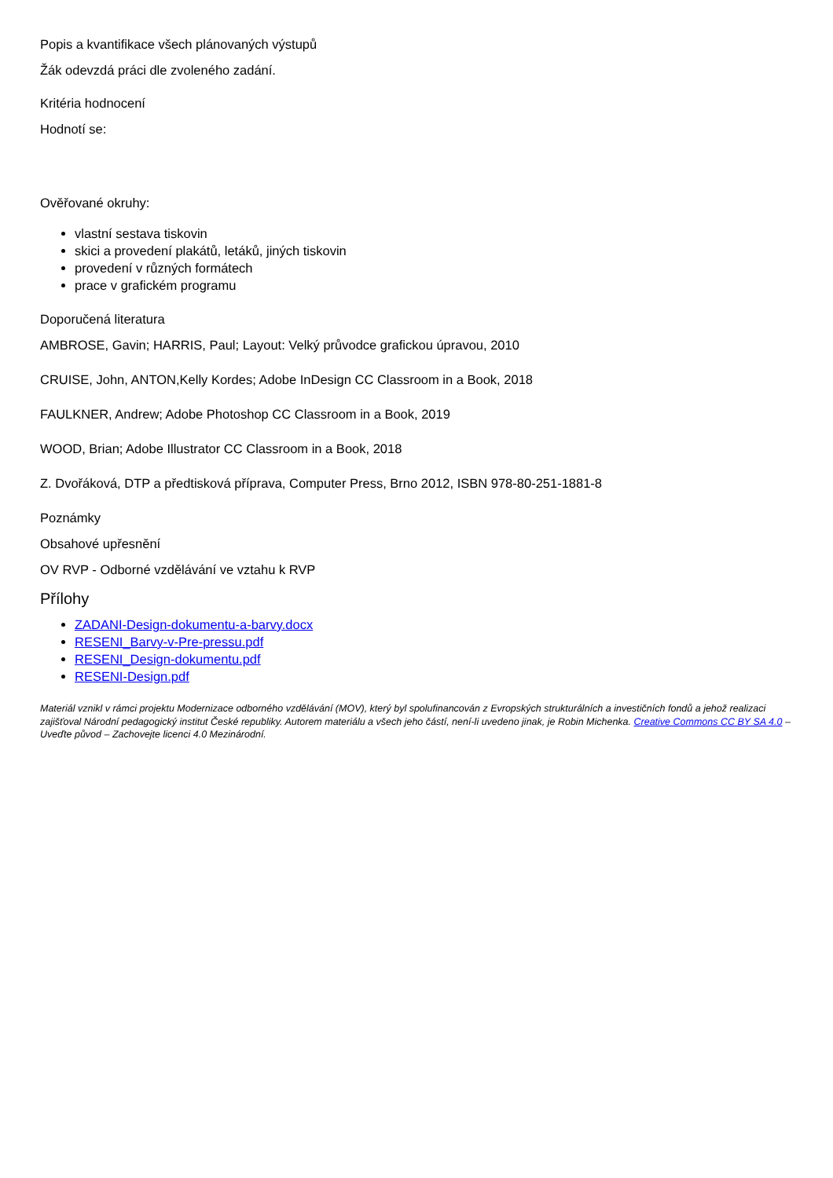Popis a kvantifikace všech plánovaných výstupů
Žák odevzdá práci dle zvoleného zadání.
Kritéria hodnocení
Hodnotí se:
Ověřované okruhy:
vlastní sestava tiskovin
skici a provedení plakátů, letáků, jiných tiskovin
provedení v různých formátech
prace v grafickém programu
Doporučená literatura
AMBROSE, Gavin; HARRIS, Paul; Layout: Velký průvodce grafickou úpravou, 2010
CRUISE, John, ANTON,Kelly Kordes; Adobe InDesign CC Classroom in a Book, 2018
FAULKNER, Andrew; Adobe Photoshop CC Classroom in a Book, 2019
WOOD, Brian; Adobe Illustrator CC Classroom in a Book, 2018
Z. Dvořáková, DTP a předtisková příprava, Computer Press, Brno 2012, ISBN 978-80-251-1881-8
Poznámky
Obsahové upřesnění
OV RVP - Odborné vzdělávání ve vztahu k RVP
Přílohy
ZADANI-Design-dokumentu-a-barvy.docx
RESENI_Barvy-v-Pre-pressu.pdf
RESENI_Design-dokumentu.pdf
RESENI-Design.pdf
Materiál vznikl v rámci projektu Modernizace odborného vzdělávání (MOV), který byl spolufinancován z Evropských strukturálních a investičních fondů a jehož realizaci zajišťoval Národní pedagogický institut České republiky. Autorem materiálu a všech jeho částí, není-li uvedeno jinak, je Robin Michenka. Creative Commons CC BY SA 4.0 – Uveďte původ – Zachovejte licenci 4.0 Mezinárodní.